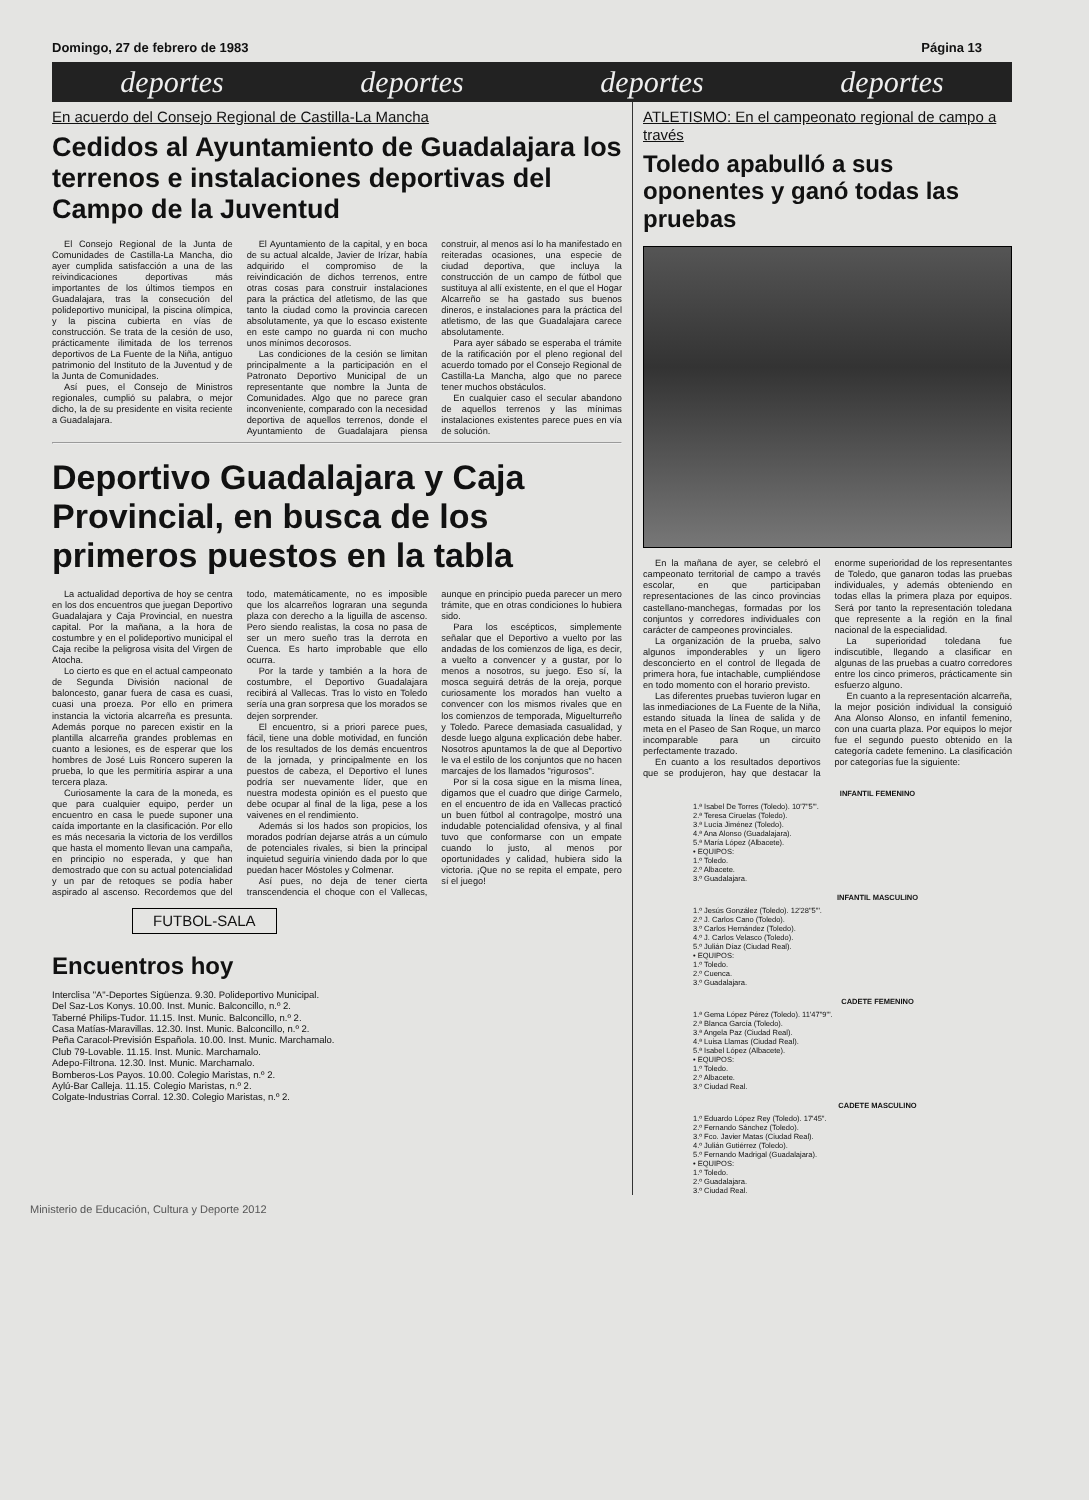Domingo, 27 de febrero de 1983 Página 13
deportes deportes deportes deportes
En acuerdo del Consejo Regional de Castilla-La Mancha
Cedidos al Ayuntamiento de Guadalajara los terrenos e instalaciones deportivas del Campo de la Juventud
El Consejo Regional de la Junta de Comunidades de Castilla-La Mancha, dio ayer cumplida satisfacción a una de las reivindicaciones deportivas más importantes de los últimos tiempos en Guadalajara, tras la consecución del polideportivo municipal, la piscina olímpica, y la piscina cubierta en vías de construcción. Se trata de la cesión de uso, prácticamente ilimitada de los terrenos deportivos de La Fuente de la Niña, antiguo patrimonio del Instituto de la Juventud y de la Junta de Comunidades.
Así pues, el Consejo de Ministros regionales, cumplió su palabra, o mejor dicho, la de su presidente en visita reciente a Guadalajara.
El Ayuntamiento de la capital, y en boca de su actual alcalde, Javier de Irízar, había adquirido el compromiso de la reivindicación de dichos terrenos, entre otras cosas para construir instalaciones para la práctica del atletismo, de las que tanto la ciudad como la provincia carecen absolutamente, ya que lo escaso existente en este campo no guarda ni con mucho unos mínimos decorosos.
Las condiciones de la cesión se limitan principalmente a la participación en el Patronato Deportivo Municipal de un representante que nombre la Junta de Comunidades. Algo que no parece gran inconveniente, comparado con la necesidad deportiva de aquellos terrenos, donde el Ayuntamiento de Guadalajara piensa construir, al menos así lo ha manifestado en reiteradas ocasiones, una especie de ciudad deportiva, que incluya la construcción de un campo de fútbol que sustituya al allí existente, en el que el Hogar Alcarreño se ha gastado sus buenos dineros, e instalaciones para la práctica del atletismo, de las que Guadalajara carece absolutamente.
Para ayer sábado se esperaba el trámite de la ratificación por el pleno regional del acuerdo tomado por el Consejo Regional de Castilla-La Mancha, algo que no parece tener muchos obstáculos.
En cualquier caso el secular abandono de aquellos terrenos y las mínimas instalaciones existentes parece pues en vía de solución.
Deportivo Guadalajara y Caja Provincial, en busca de los primeros puestos en la tabla
La actualidad deportiva de hoy se centra en los dos encuentros que juegan Deportivo Guadalajara y Caja Provincial, en nuestra capital. Por la mañana, a la hora de costumbre y en el polideportivo municipal el Caja recibe la peligrosa visita del Virgen de Atocha.
Lo cierto es que en el actual campeonato de Segunda División nacional de baloncesto, ganar fuera de casa es cuasi, cuasi una proeza. Por ello en primera instancia la victoria alcarreña es presunta. Además porque no parecen existir en la plantilla alcarreña grandes problemas en cuanto a lesiones, es de esperar que los hombres de José Luis Roncero superen la prueba, lo que les permitiría aspirar a una tercera plaza.
Curiosamente la cara de la moneda, es que para cualquier equipo, perder un encuentro en casa le puede suponer una caída importante en la clasificación. Por ello es más necesaria la victoria de los verdillos que hasta el momento llevan una campaña, en principio no esperada, y que han demostrado que con su actual potencialidad y un par de retoques se podía haber aspirado al ascenso. Recordemos que del todo, matemáticamente, no es imposible que los alcarreños lograran una segunda plaza con derecho a la liguilla de ascenso. Pero siendo realistas, la cosa no pasa de ser un mero sueño tras la derrota en Cuenca. Es harto improbable que ello ocurra.
Por la tarde y también a la hora de costumbre, el Deportivo Guadalajara recibirá al Vallecas. Tras lo visto en Toledo sería una gran sorpresa que los morados se dejen sorprender.
El encuentro, si a priori parece pues, fácil, tiene una doble motividad, en función de los resultados de los demás encuentros de la jornada, y principalmente en los puestos de cabeza, el Deportivo el lunes podría ser nuevamente líder, que en nuestra modesta opinión es el puesto que debe ocupar al final de la liga, pese a los vaivenes en el rendimiento.
Además si los hados son propicios, los morados podrían dejarse atrás a un cúmulo de potenciales rivales, si bien la principal inquietud seguiría viniendo dada por lo que puedan hacer Móstoles y Colmenar.
Así pues, no deja de tener cierta transcendencia el choque con el Vallecas, aunque en principio pueda parecer un mero trámite, que en otras condiciones lo hubiera sido.
Para los escépticos, simplemente señalar que el Deportivo a vuelto por las andadas de los comienzos de liga, es decir, a vuelto a convencer y a gustar, por lo menos a nosotros, su juego. Eso sí, la mosca seguirá detrás de la oreja, porque curiosamente los morados han vuelto a convencer con los mismos rivales que en los comienzos de temporada, Miguelturreño y Toledo. Parece demasiada casualidad, y desde luego alguna explicación debe haber. Nosotros apuntamos la de que al Deportivo le va el estilo de los conjuntos que no hacen marcajes de los llamados "rigurosos".
Por si la cosa sigue en la misma línea, digamos que el cuadro que dirige Carmelo, en el encuentro de ida en Vallecas practicó un buen fútbol al contragolpe, mostró una indudable potencialidad ofensiva, y al final tuvo que conformarse con un empate cuando lo justo, al menos por oportunidades y calidad, hubiera sido la victoria. ¡Que no se repita el empate, pero sí el juego!
FUTBOL-SALA
Encuentros hoy
Interclisa "A"-Deportes Sigüenza. 9.30. Polideportivo Municipal.
Del Saz-Los Konys. 10.00. Inst. Munic. Balconcillo, n.º 2.
Taberné Philips-Tudor. 11.15. Inst. Munic. Balconcillo, n.º 2.
Casa Matías-Maravillas. 12.30. Inst. Munic. Balconcillo, n.º 2.
Peña Caracol-Previsión Española. 10.00. Inst. Munic. Marchamalo.
Club 79-Lovable. 11.15. Inst. Munic. Marchamalo.
Adepo-Filtrona. 12.30. Inst. Munic. Marchamalo.
Bomberos-Los Payos. 10.00. Colegio Maristas, n.º 2.
Aylú-Bar Calleja. 11.15. Colegio Maristas, n.º 2.
Colgate-Industrias Corral. 12.30. Colegio Maristas, n.º 2.
ATLETISMO: En el campeonato regional de campo a través
Toledo apabulló a sus oponentes y ganó todas las pruebas
En la mañana de ayer, se celebró el campeonato territorial de campo a través escolar, en que participaban representaciones de las cinco provincias castellano-manchegas, formadas por los conjuntos y corredores individuales con carácter de campeones provinciales.
La organización de la prueba, salvo algunos imponderables y un ligero desconcierto en el control de llegada de primera hora, fue intachable, cumpliéndose en todo momento con el horario previsto.
Las diferentes pruebas tuvieron lugar en las inmediaciones de La Fuente de la Niña, estando situada la línea de salida y de meta en el Paseo de San Roque, un marco incomparable para un circuito perfectamente trazado.
En cuanto a los resultados deportivos que se produjeron, hay que destacar la enorme superioridad de los representantes de Toledo, que ganaron todas las pruebas individuales, y además obteniendo en todas ellas la primera plaza por equipos. Será por tanto la representación toledana que represente a la región en la final nacional de la especialidad.
La superioridad toledana fue indiscutible, llegando a clasificar en algunas de las pruebas a cuatro corredores entre los cinco primeros, prácticamente sin esfuerzo alguno.
En cuanto a la representación alcarreña, la mejor posición individual la consiguió Ana Alonso Alonso, en infantil femenino, con una cuarta plaza. Por equipos lo mejor fue el segundo puesto obtenido en la categoría cadete femenino. La clasificación por categorías fue la siguiente:
INFANTIL FEMENINO
1.ª Isabel De Torres (Toledo). 10'7"5"'.
2.ª Teresa Ciruelas (Toledo).
3.ª Lucía Jiménez (Toledo).
4.ª Ana Alonso (Guadalajara).
5.ª María López (Albacete).
• EQUIPOS:
1.º Toledo.
2.º Albacete.
3.º Guadalajara.
INFANTIL MASCULINO
1.º Jesús González (Toledo). 12'28"5"'.
2.º J. Carlos Cano (Toledo).
3.º Carlos Hernández (Toledo).
4.º J. Carlos Velasco (Toledo).
5.º Julián Díaz (Ciudad Real).
• EQUIPOS:
1.º Toledo.
2.º Cuenca.
3.º Guadalajara.
CADETE FEMENINO
1.ª Gema López Pérez (Toledo). 11'47"9"'.
2.ª Blanca García (Toledo).
3.ª Angela Paz (Ciudad Real).
4.ª Luisa Llamas (Ciudad Real).
5.ª Isabel López (Albacete).
• EQUIPOS:
1.º Toledo.
2.º Albacete.
3.º Ciudad Real.
CADETE MASCULINO
1.º Eduardo López Rey (Toledo). 17'45".
2.º Fernando Sánchez (Toledo).
3.º Fco. Javier Matas (Ciudad Real).
4.º Julián Gutiérrez (Toledo).
5.º Fernando Madrigal (Guadalajara).
• EQUIPOS:
1.º Toledo.
2.º Guadalajara.
3.º Ciudad Real.
Ministerio de Educación, Cultura y Deporte 2012